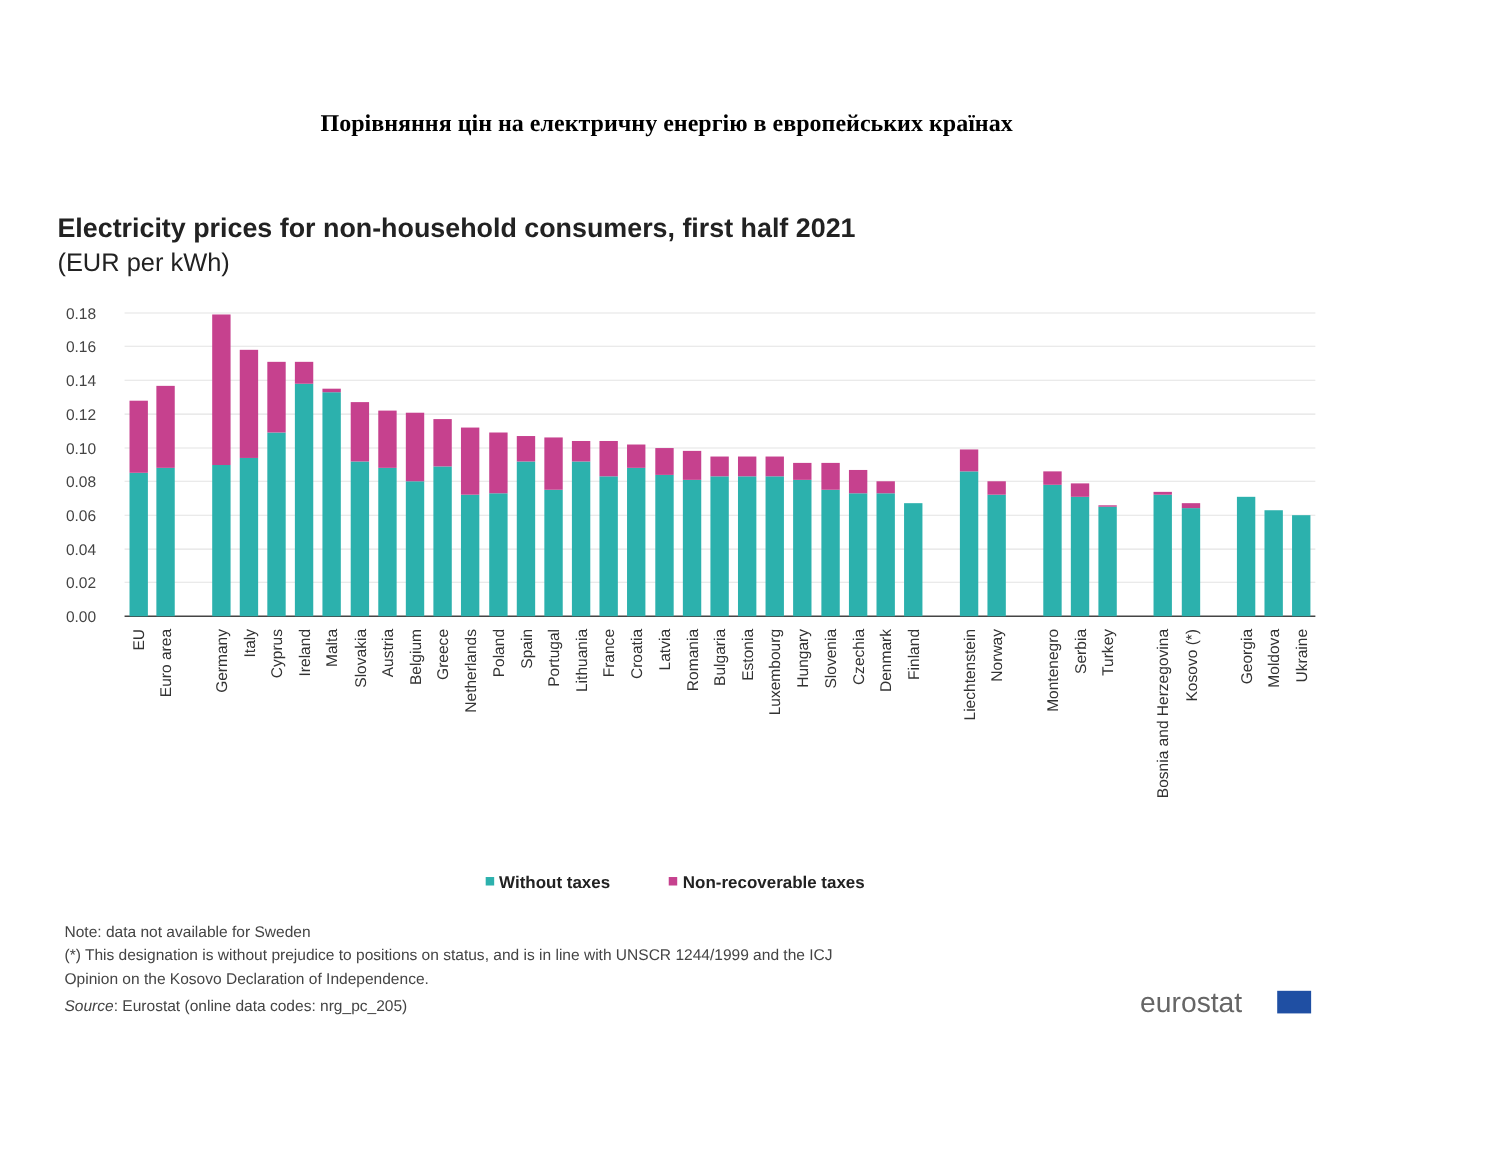Порівняння цін на електричну енергію в европейських країнах
Electricity prices for non-household consumers, first half 2021
(EUR per kWh)
0.18
0.16
0.14
0.12
0.10
0.08
0.06
0.04
0.02
0.00
EU
Euro area
Germany
Italy
Cyprus
Ireland
Malta
Slovakia
Austria
Belgium
Greece
Netherlands
Poland
Spain
Portugal
Lithuania
France
Croatia
Latvia
Romania
Bulgaria
Estonia
Luxembourg
Hungary
Slovenia
Czechia
Denmark
Finland
Liechtenstein
Norway
Montenegro
Serbia
Turkey
Bosnia and Herzegovina
Kosovo (*)
Georgia
Moldova
Ukraine
Without taxes
Non-recoverable taxes
Note: data not available for Sweden
(*) This designation is without prejudice to positions on status, and is in line with UNSCR 1244/1999 and the ICJ
Opinion on the Kosovo Declaration of Independence.
Source: Eurostat (online data codes: nrg_pc_205)
eurostat